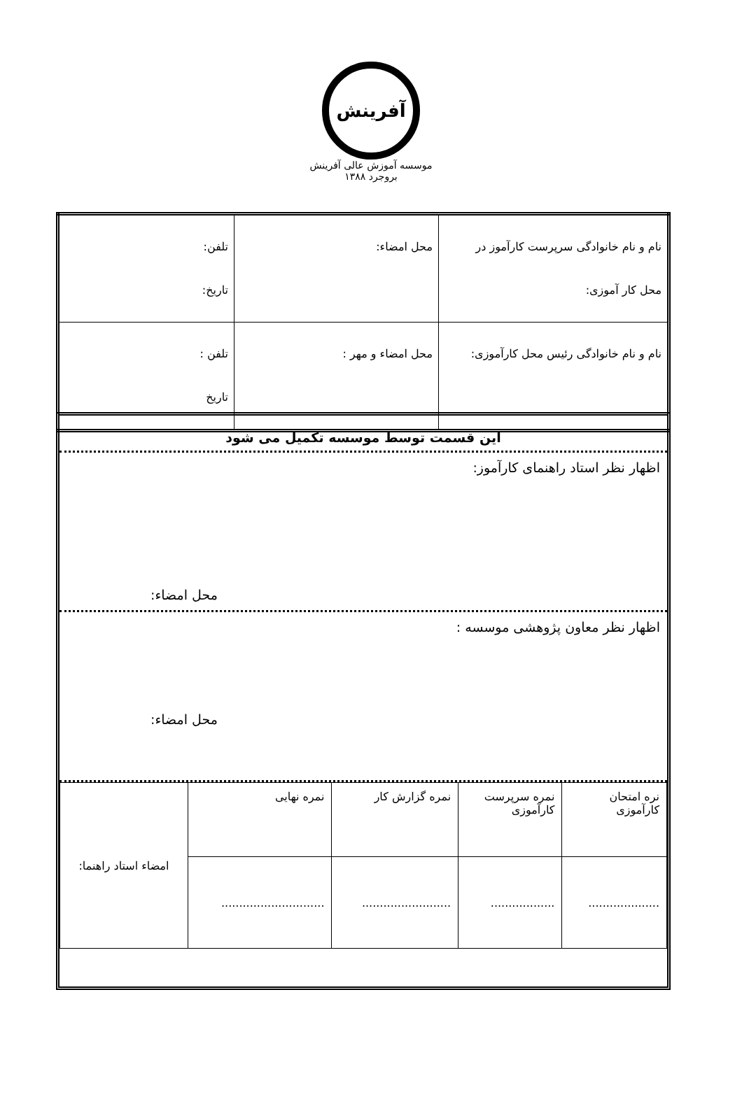آفرینش
موسسه آموزش عالی آفرینش بروجرد ۱۳۸۸
| نام و نام خانوادگی سرپرست کارآموز در محل کار آموزی: | محل امضاء: | تلفن: تاریخ: |
| نام و نام خانوادگی رئیس محل کارآموزی: | محل امضاء و مهر : | تلفن : تاریخ |
این قسمت توسط موسسه تکمیل می شود
اظهار نظر استاد راهنمای کارآموز:
محل امضاء:
اظهار نظر معاون پژوهشی موسسه :
محل امضاء:
| نره امتحان کارآموزی | نمره سرپرست کارآموزی | نمره گزارش کار | نمره نهایی | امضاء استاد راهنما: |
| .................... | .................. | ......................... | ............................. | |